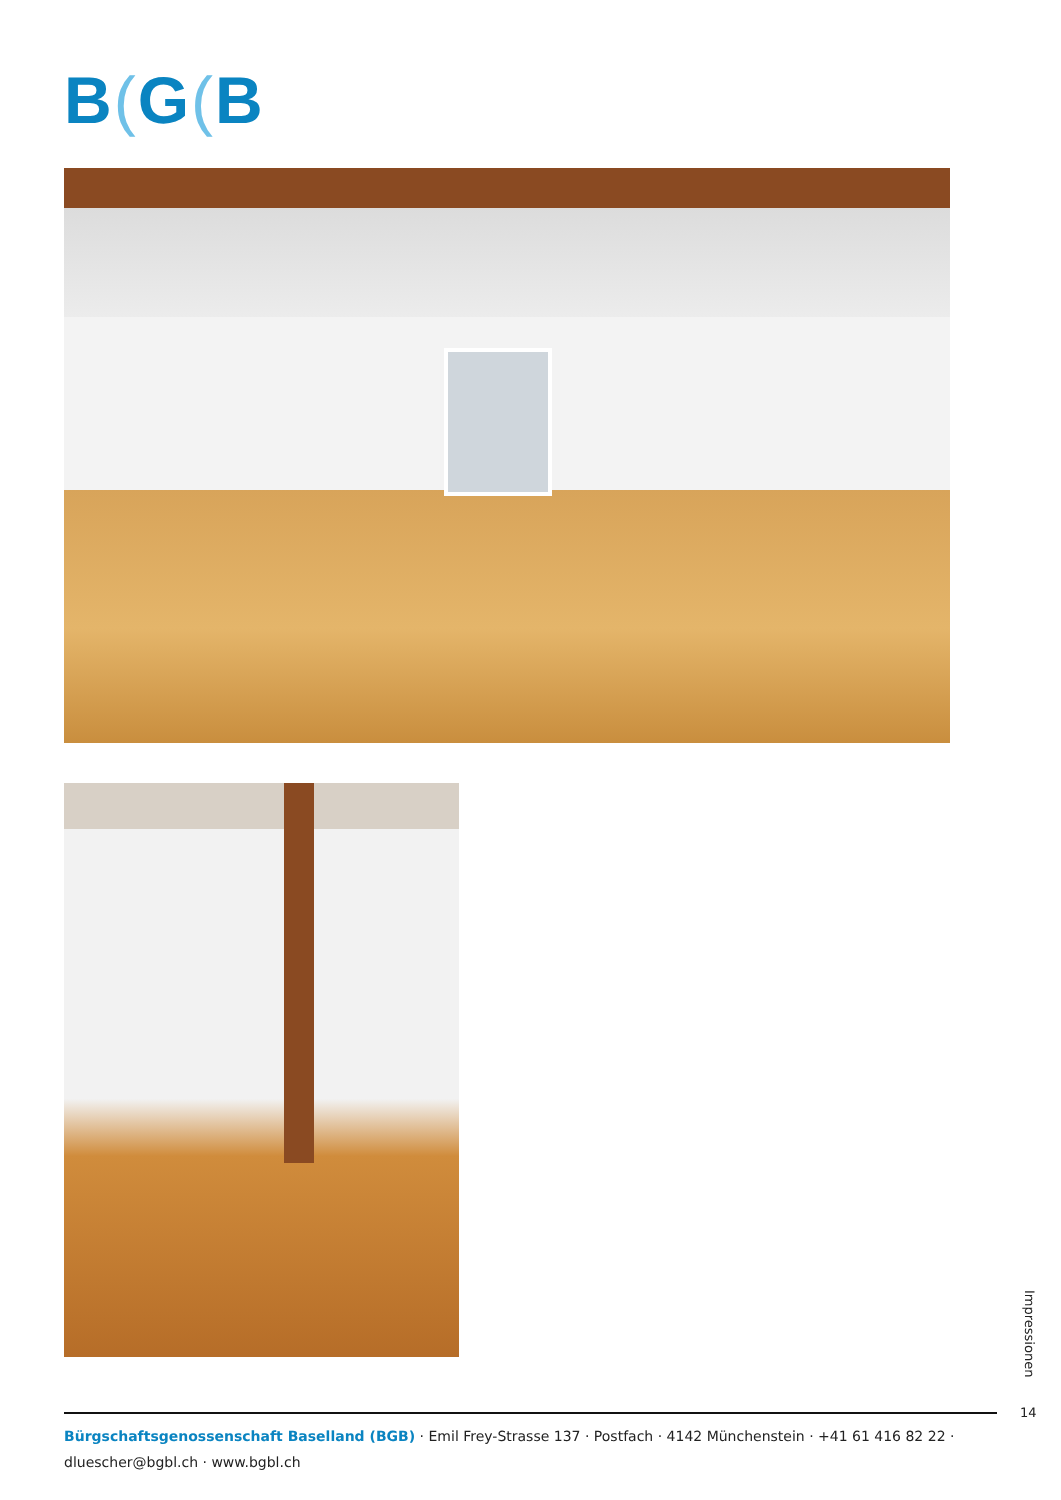B(G(B
Impressionen
14
Bürgschaftsgenossenschaft Baselland (BGB) · Emil Frey-Strasse 137 · Postfach · 4142 Münchenstein · +41 61 416 82 22 ·
dluescher@bgbl.ch · www.bgbl.ch